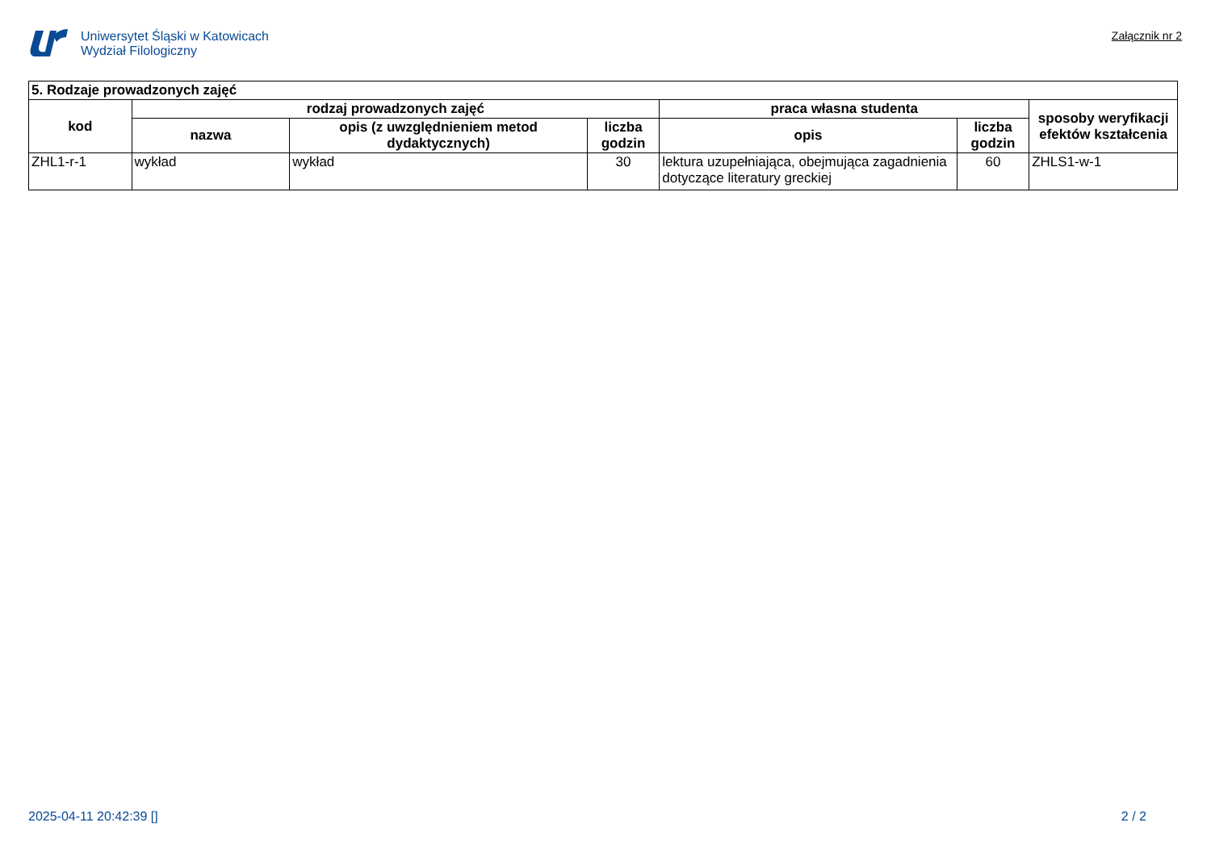Uniwersytet Śląski w Katowicach
Wydział Filologiczny
Załącznik nr 2
| 5. Rodzaje prowadzonych zajęć | | | | | | |
| --- | --- | --- | --- | --- | --- | --- |
| kod | rodzaj prowadzonych zajęć | | | praca własna studenta | | sposoby weryfikacji efektów kształcenia |
| | nazwa | opis (z uwzględnieniem metod dydaktycznych) | liczba godzin | opis | liczba godzin | |
| ZHL1-r-1 | wykład | wykład | 30 | lektura uzupełniająca, obejmująca zagadnienia dotyczące literatury greckiej | 60 | ZHLS1-w-1 |
2025-04-11 20:42:39 [] 2 / 2